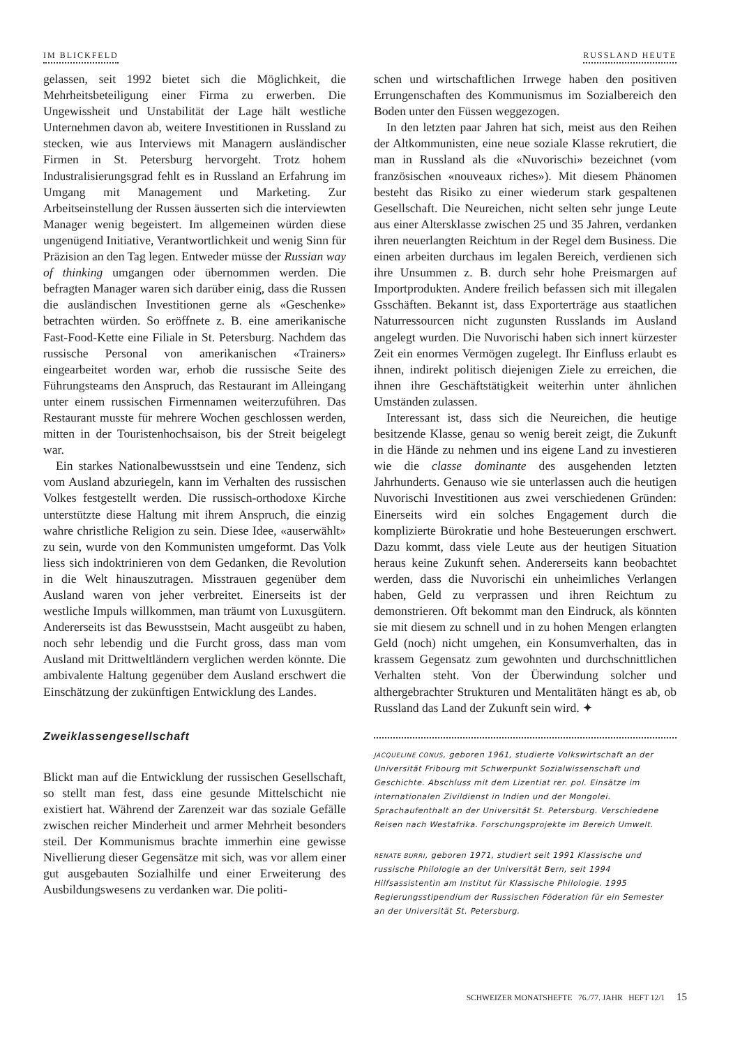IM BLICKFELD RUSSLAND HEUTE
gelassen, seit 1992 bietet sich die Möglichkeit, die Mehrheitsbeteiligung einer Firma zu erwerben. Die Ungewissheit und Unstabilität der Lage hält westliche Unternehmen davon ab, weitere Investitionen in Russland zu stecken, wie aus Interviews mit Managern ausländischer Firmen in St. Petersburg hervorgeht. Trotz hohem Industralisierungsgrad fehlt es in Russland an Erfahrung im Umgang mit Management und Marketing. Zur Arbeitseinstellung der Russen äusserten sich die interviewten Manager wenig begeistert. Im allgemeinen würden diese ungenügend Initiative, Verantwortlichkeit und wenig Sinn für Präzision an den Tag legen. Entweder müsse der Russian way of thinking umgangen oder übernommen werden. Die befragten Manager waren sich darüber einig, dass die Russen die ausländischen Investitionen gerne als «Geschenke» betrachten würden. So eröffnete z. B. eine amerikanische Fast-Food-Kette eine Filiale in St. Petersburg. Nachdem das russische Personal von amerikanischen «Trainers» eingearbeitet worden war, erhob die russische Seite des Führungsteams den Anspruch, das Restaurant im Alleingang unter einem russischen Firmennamen weiterzuführen. Das Restaurant musste für mehrere Wochen geschlossen werden, mitten in der Touristenhochsaison, bis der Streit beigelegt war.
Ein starkes Nationalbewusstsein und eine Tendenz, sich vom Ausland abzuriegeln, kann im Verhalten des russischen Volkes festgestellt werden. Die russisch-orthodoxe Kirche unterstützte diese Haltung mit ihrem Anspruch, die einzig wahre christliche Religion zu sein. Diese Idee, «auserwählt» zu sein, wurde von den Kommunisten umgeformt. Das Volk liess sich indoktrinieren von dem Gedanken, die Revolution in die Welt hinauszutragen. Misstrauen gegenüber dem Ausland waren von jeher verbreitet. Einerseits ist der westliche Impuls willkommen, man träumt von Luxusgütern. Andererseits ist das Bewusstsein, Macht ausgeübt zu haben, noch sehr lebendig und die Furcht gross, dass man vom Ausland mit Drittweltländern verglichen werden könnte. Die ambivalente Haltung gegenüber dem Ausland erschwert die Einschätzung der zukünftigen Entwicklung des Landes.
Zweiklassengesellschaft
Blickt man auf die Entwicklung der russischen Gesellschaft, so stellt man fest, dass eine gesunde Mittelschicht nie existiert hat. Während der Zarenzeit war das soziale Gefälle zwischen reicher Minderheit und armer Mehrheit besonders steil. Der Kommunismus brachte immerhin eine gewisse Nivellierung dieser Gegensätze mit sich, was vor allem einer gut ausgebauten Sozialhilfe und einer Erweiterung des Ausbildungswesens zu verdanken war. Die politi-
schen und wirtschaftlichen Irrwege haben den positiven Errungenschaften des Kommunismus im Sozialbereich den Boden unter den Füssen weggezogen.
In den letzten paar Jahren hat sich, meist aus den Reihen der Altkommunisten, eine neue soziale Klasse rekrutiert, die man in Russland als die «Nuvorischi» bezeichnet (vom französischen «nouveaux riches»). Mit diesem Phänomen besteht das Risiko zu einer wiederum stark gespaltenen Gesellschaft. Die Neureichen, nicht selten sehr junge Leute aus einer Altersklasse zwischen 25 und 35 Jahren, verdanken ihren neuerlangten Reichtum in der Regel dem Business. Die einen arbeiten durchaus im legalen Bereich, verdienen sich ihre Unsummen z. B. durch sehr hohe Preismargen auf Importprodukten. Andere freilich befassen sich mit illegalen Gsschäften. Bekannt ist, dass Exporterträge aus staatlichen Naturressourcen nicht zugunsten Russlands im Ausland angelegt wurden. Die Nuvorischi haben sich innert kürzester Zeit ein enormes Vermögen zugelegt. Ihr Einfluss erlaubt es ihnen, indirekt politisch diejenigen Ziele zu erreichen, die ihnen ihre Geschäftstätigkeit weiterhin unter ähnlichen Umständen zulassen.
Interessant ist, dass sich die Neureichen, die heutige besitzende Klasse, genau so wenig bereit zeigt, die Zukunft in die Hände zu nehmen und ins eigene Land zu investieren wie die classe dominante des ausgehenden letzten Jahrhunderts. Genauso wie sie unterlassen auch die heutigen Nuvorischi Investitionen aus zwei verschiedenen Gründen: Einerseits wird ein solches Engagement durch die komplizierte Bürokratie und hohe Besteuerungen erschwert. Dazu kommt, dass viele Leute aus der heutigen Situation heraus keine Zukunft sehen. Andererseits kann beobachtet werden, dass die Nuvorischi ein unheimliches Verlangen haben, Geld zu verprassen und ihren Reichtum zu demonstrieren. Oft bekommt man den Eindruck, als könnten sie mit diesem zu schnell und in zu hohen Mengen erlangten Geld (noch) nicht umgehen, ein Konsumverhalten, das in krassem Gegensatz zum gewohnten und durchschnittlichen Verhalten steht. Von der Überwindung solcher und althergebrachter Strukturen und Mentalitäten hängt es ab, ob Russland das Land der Zukunft sein wird. ✦
JACQUELINE CONUS, geboren 1961, studierte Volkswirtschaft an der Universität Fribourg mit Schwerpunkt Sozialwissenschaft und Geschichte. Abschluss mit dem Lizentiat rer. pol. Einsätze im internationalen Zivildienst in Indien und der Mongolei. Sprachaufenthalt an der Universität St. Petersburg. Verschiedene Reisen nach Westafrika. Forschungsprojekte im Bereich Umwelt.
RENATE BURRI, geboren 1971, studiert seit 1991 Klassische und russische Philologie an der Universität Bern, seit 1994 Hilfsassistentin am Institut für Klassische Philologie. 1995 Regierungsstipendium der Russischen Föderation für ein Semester an der Universität St. Petersburg.
SCHWEIZER MONATSHEFTE 76./77. JAHR HEFT 12/1 15